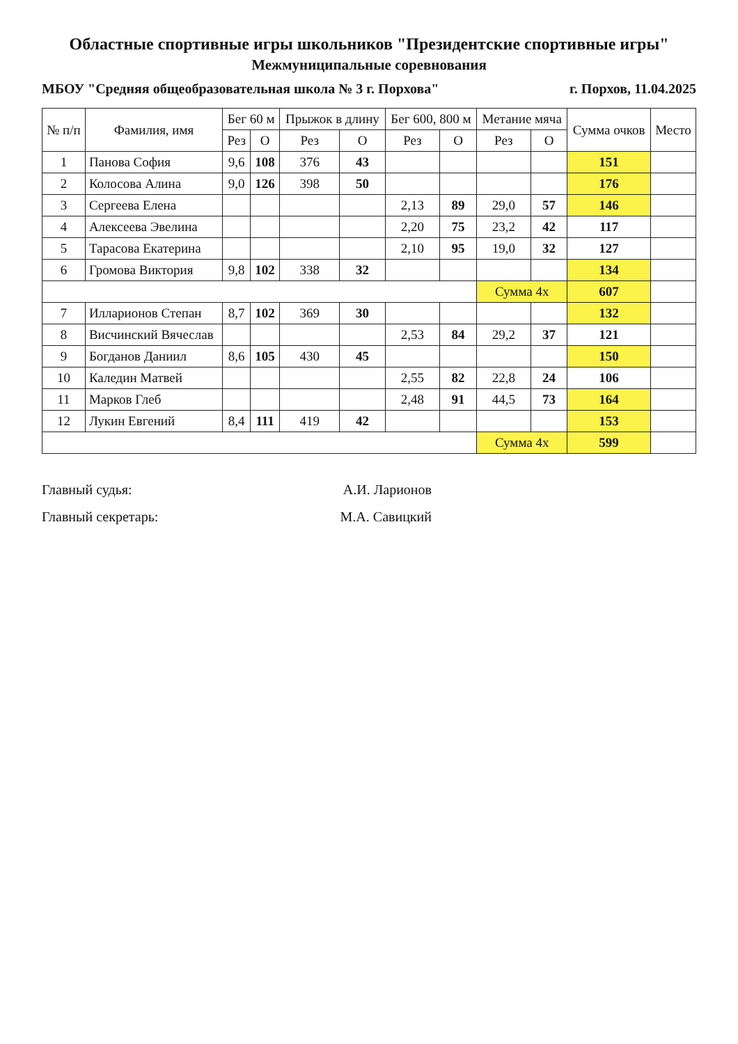Областные спортивные игры школьников "Президентские спортивные игры"
Межмуниципальные соревнования
МБОУ "Средняя общеобразовательная школа № 3 г. Порхова" г. Порхов, 11.04.2025
| № п/п | Фамилия, имя | Бег 60 м | | Прыжок в длину | | Бег 600, 800 м | | Метание мяча | | Сумма очков | Место |
| --- | --- | --- | --- | --- | --- | --- | --- | --- | --- | --- | --- |
| | | Рез | О | Рез | О | Рез | О | Рез | О | | |
| 1 | Панова София | 9,6 | 108 | 376 | 43 | | | | | 151 | |
| 2 | Колосова Алина | 9,0 | 126 | 398 | 50 | | | | | 176 | |
| 3 | Сергеева Елена | | | | | 2,13 | 89 | 29,0 | 57 | 146 | |
| 4 | Алексеева Эвелина | | | | | 2,20 | 75 | 23,2 | 42 | 117 | |
| 5 | Тарасова Екатерина | | | | | 2,10 | 95 | 19,0 | 32 | 127 | |
| 6 | Громова Виктория | 9,8 | 102 | 338 | 32 | | | | | 134 | |
| | | | | | | | | Сумма 4х | | 607 | |
| 7 | Илларионов Степан | 8,7 | 102 | 369 | 30 | | | | | 132 | |
| 8 | Висчинский Вячеслав | | | | | 2,53 | 84 | 29,2 | 37 | 121 | |
| 9 | Богданов Даниил | 8,6 | 105 | 430 | 45 | | | | | 150 | |
| 10 | Каледин Матвей | | | | | 2,55 | 82 | 22,8 | 24 | 106 | |
| 11 | Марков Глеб | | | | | 2,48 | 91 | 44,5 | 73 | 164 | |
| 12 | Лукин Евгений | 8,4 | 111 | 419 | 42 | | | | | 153 | |
| | | | | | | | | Сумма 4х | | 599 | |
Главный судья: А.И. Ларионов
Главный секретарь: М.А. Савицкий